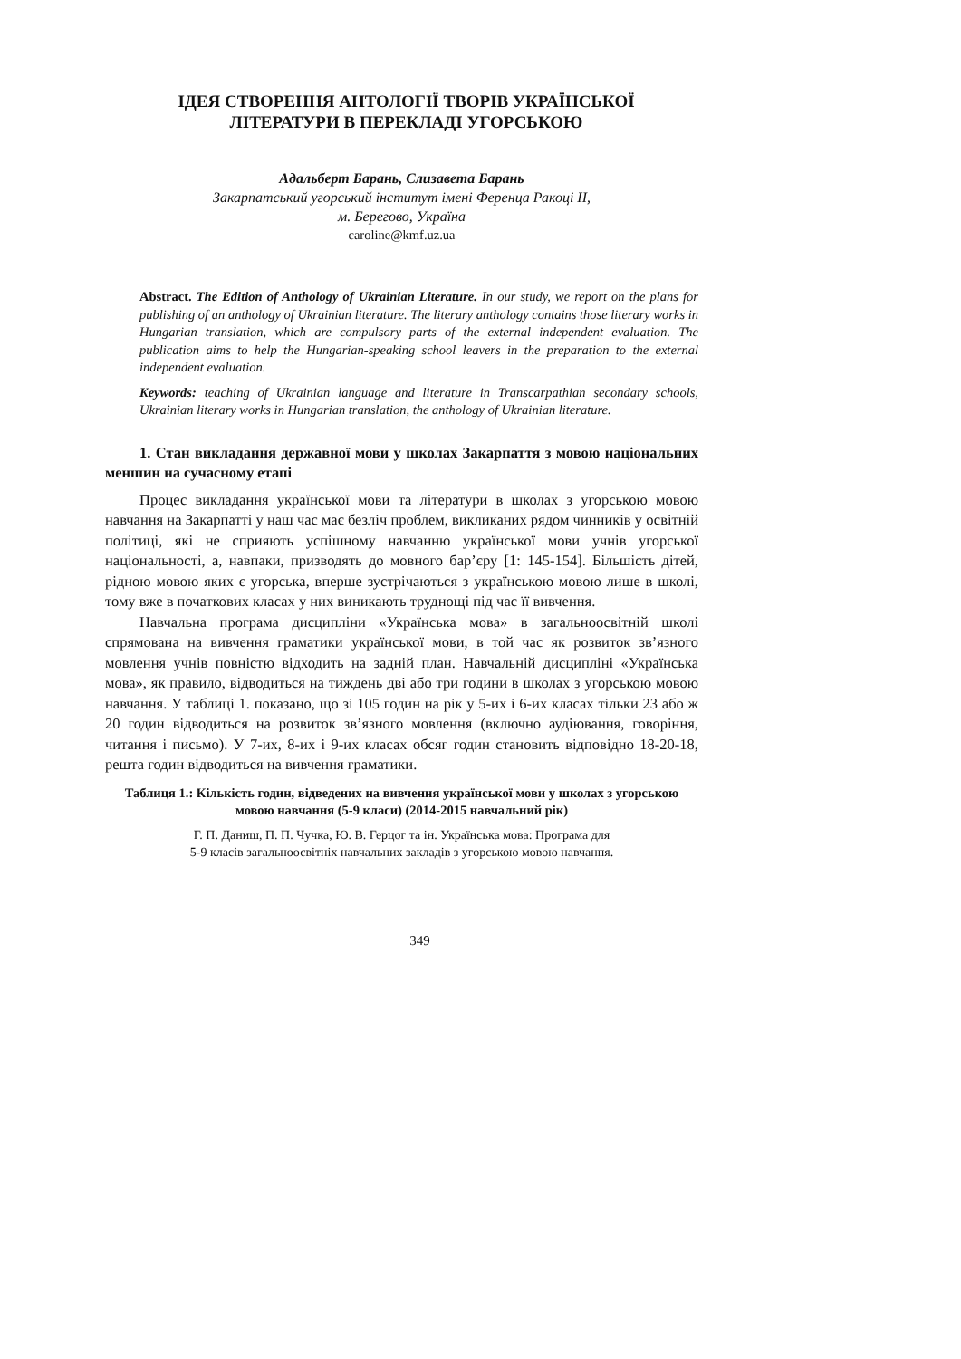ІДЕЯ СТВОРЕННЯ АНТОЛОГІЇ ТВОРІВ УКРАЇНСЬКОЇ
ЛІТЕРАТУРИ В ПЕРЕКЛАДІ УГОРСЬКОЮ
Адальберт Барань, Єлизавета Барань
Закарпатський угорський інститут імені Ференца Ракоці ІІ,
м. Берегово, Україна
caroline@kmf.uz.ua
Abstract. The Edition of Anthology of Ukrainian Literature. In our study, we report on the plans for publishing of an anthology of Ukrainian literature. The literary anthology contains those literary works in Hungarian translation, which are compulsory parts of the external independent evaluation. The publication aims to help the Hungarian-speaking school leavers in the preparation to the external independent evaluation.
Keywords: teaching of Ukrainian language and literature in Transcarpathian secondary schools, Ukrainian literary works in Hungarian translation, the anthology of Ukrainian literature.
1. Стан викладання державної мови у школах Закарпаття з мовою національних меншин на сучасному етапі
Процес викладання української мови та літератури в школах з угорською мовою навчання на Закарпатті у наш час має безліч проблем, викликаних ря­дом чинників у освітній політиці, які не сприяють успішному навчанню української мови учнів угорської національності, а, навпаки, призводять до мовного бар’єру [1: 145-154]. Більшість дітей, рідною мовою яких є угорська, вперше зустрічаються з українською мовою лише в школі, тому вже в початкових класах у них виникають труднощі під час її вивчення.
Навчальна програма дисципліни «Українська мова» в загальноосвітній школі спрямована на вивчення граматики української мови, в той час як розвиток зв’язного мовлення учнів повністю відходить на задній план. На­вчальній дисципліні «Українська мова», як правило, відводиться на тиждень дві або три години в школах з угорською мовою навчання. У таблиці 1. показано, що зі 105 годин на рік у 5-их і 6-их класах тільки 23 або ж 20 годин відводиться на розвиток зв’язного мовлення (включно аудіювання, гово­ріння, читання і письмо). У 7-их, 8-их і 9-их класах обсяг годин становить відповідно 18-20-18, решта годин відводиться на вивчення граматики.
Таблиця 1.: Кількість годин, відведених на вивчення української мови у школах з угорською мовою навчання (5-9 класи) (2014-2015 навчальний рік)
Г. П. Даниш, П. П. Чучка, Ю. В. Герцог та ін. Українська мова: Програма для
5-9 класів загальноосвітніх навчальних закладів з угорською мовою навчання.
349